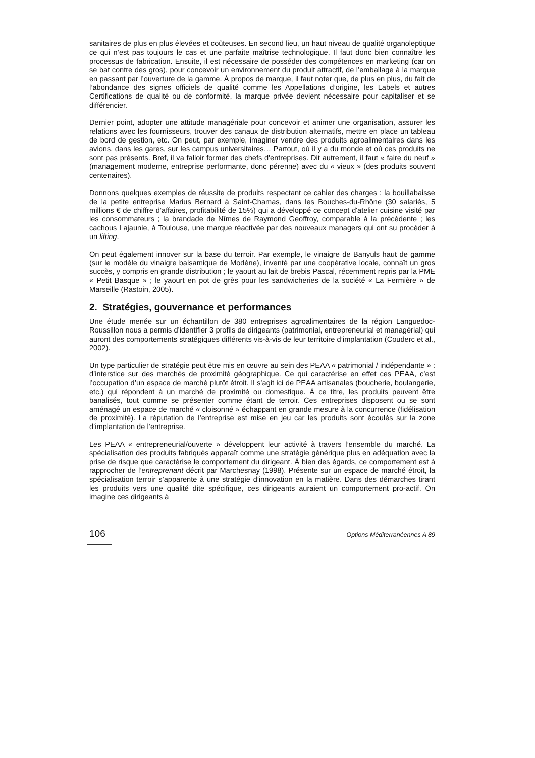sanitaires de plus en plus élevées et coûteuses. En second lieu, un haut niveau de qualité organoleptique ce qui n’est pas toujours le cas et une parfaite maîtrise technologique. Il faut donc bien connaître les processus de fabrication. Ensuite, il est nécessaire de posséder des compétences en marketing (car on se bat contre des gros), pour concevoir un environnement du produit attractif, de l’emballage à la marque en passant par l’ouverture de la gamme. À propos de marque, il faut noter que, de plus en plus, du fait de l’abondance des signes officiels de qualité comme les Appellations d’origine, les Labels et autres Certifications de qualité ou de conformité, la marque privée devient nécessaire pour capitaliser et se différencier.
Dernier point, adopter une attitude managériale pour concevoir et animer une organisation, assurer les relations avec les fournisseurs, trouver des canaux de distribution alternatifs, mettre en place un tableau de bord de gestion, etc. On peut, par exemple, imaginer vendre des produits agroalimentaires dans les avions, dans les gares, sur les campus universitaires… Partout, où il y a du monde et où ces produits ne sont pas présents. Bref, il va falloir former des chefs d'entreprises. Dit autrement, il faut « faire du neuf » (management moderne, entreprise performante, donc pérenne) avec du « vieux » (des produits souvent centenaires).
Donnons quelques exemples de réussite de produits respectant ce cahier des charges : la bouillabaisse de la petite entreprise Marius Bernard à Saint-Chamas, dans les Bouches-du-Rhône (30 salariés, 5 millions € de chiffre d’affaires, profitabilité de 15%) qui a développé ce concept d'atelier cuisine visité par les consommateurs ; la brandade de Nîmes de Raymond Geoffroy, comparable à la précédente ; les cachous Lajaunie, à Toulouse, une marque réactivée par des nouveaux managers qui ont su procéder à un lifting.
On peut également innover sur la base du terroir. Par exemple, le vinaigre de Banyuls haut de gamme (sur le modèle du vinaigre balsamique de Modène), inventé par une coopérative locale, connaît un gros succès, y compris en grande distribution ; le yaourt au lait de brebis Pascal, récemment repris par la PME « Petit Basque » ; le yaourt en pot de grès pour les sandwicheries de la société « La Fermière » de Marseille (Rastoin, 2005).
2. Stratégies, gouvernance et performances
Une étude menée sur un échantillon de 380 entreprises agroalimentaires de la région Languedoc-Roussillon nous a permis d’identifier 3 profils de dirigeants (patrimonial, entrepreneurial et managérial) qui auront des comportements stratégiques différents vis-à-vis de leur territoire d’implantation (Couderc et al., 2002).
Un type particulier de stratégie peut être mis en œuvre au sein des PEAA « patrimonial / indépendante » : d’interstice sur des marchés de proximité géographique. Ce qui caractérise en effet ces PEAA, c’est l’occupation d’un espace de marché plutôt étroit. Il s’agit ici de PEAA artisanales (boucherie, boulangerie, etc.) qui répondent à un marché de proximité ou domestique. À ce titre, les produits peuvent être banalisés, tout comme se présenter comme étant de terroir. Ces entreprises disposent ou se sont aménagé un espace de marché « cloisonné » échappant en grande mesure à la concurrence (fidélisation de proximité). La réputation de l’entreprise est mise en jeu car les produits sont écoulés sur la zone d’implantation de l’entreprise.
Les PEAA « entrepreneurial/ouverte » développent leur activité à travers l’ensemble du marché. La spécialisation des produits fabriqués apparaît comme une stratégie générique plus en adéquation avec la prise de risque que caractérise le comportement du dirigeant. À bien des égards, ce comportement est à rapprocher de l’entreprenant décrit par Marchesnay (1998). Présente sur un espace de marché étroit, la spécialisation terroir s’apparente à une stratégie d’innovation en la matière. Dans des démarches tirant les produits vers une qualité dite spécifique, ces dirigeants auraient un comportement pro-actif. On imagine ces dirigeants à
106 Options Méditerranéennes A 89